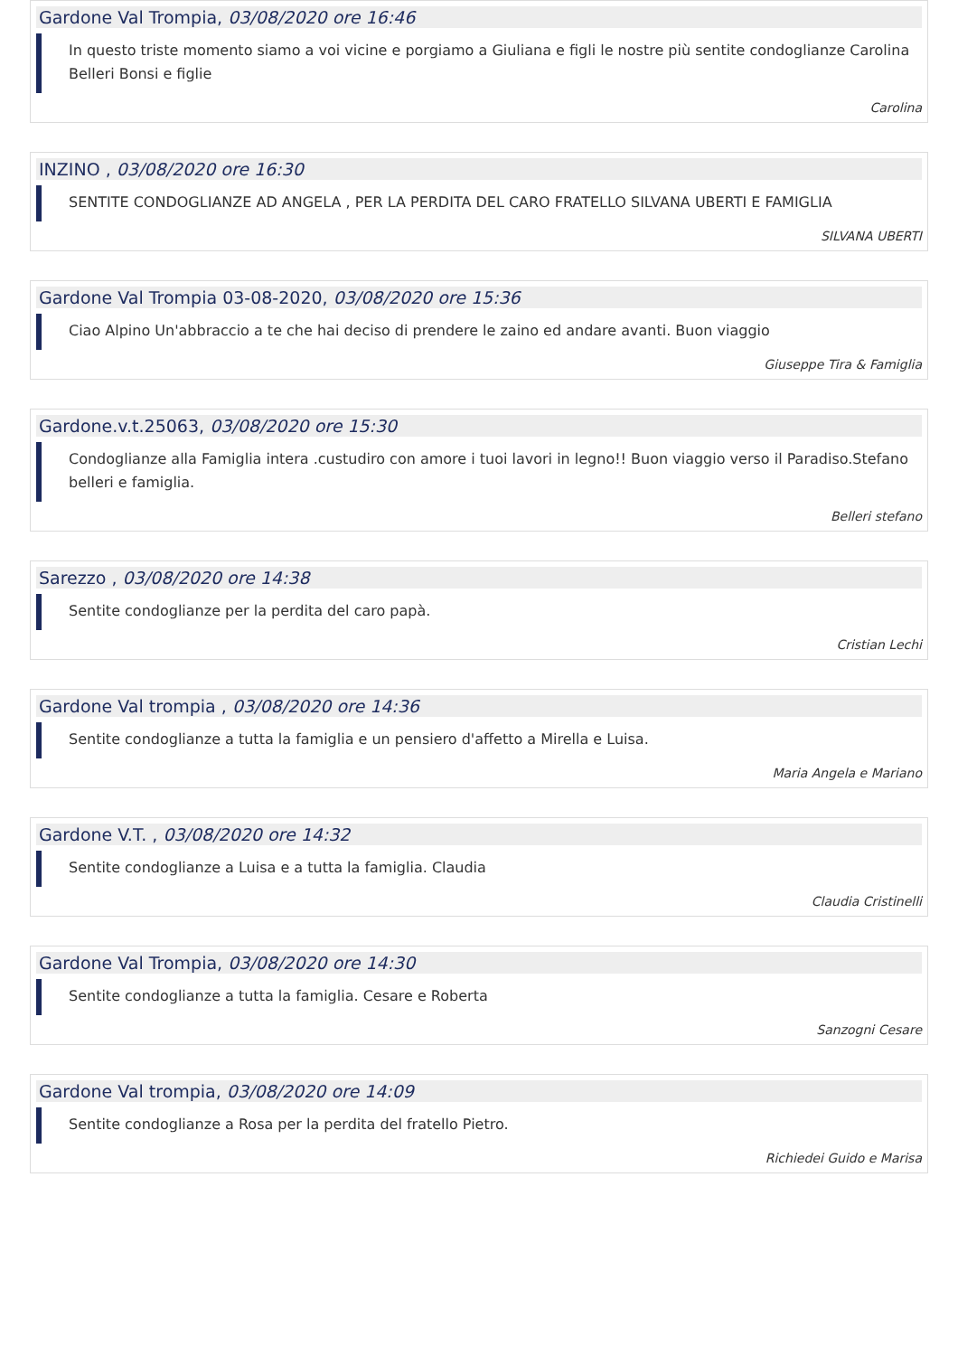Gardone Val Trompia, 03/08/2020 ore 16:46
In questo triste momento siamo a voi vicine e porgiamo a Giuliana e figli le nostre più sentite condoglianze Carolina Belleri Bonsi e figlie
Carolina
INZINO , 03/08/2020 ore 16:30
SENTITE CONDOGLIANZE AD ANGELA , PER LA PERDITA DEL CARO FRATELLO SILVANA UBERTI E FAMIGLIA
SILVANA UBERTI
Gardone Val Trompia 03-08-2020, 03/08/2020 ore 15:36
Ciao Alpino Un'abbraccio a te che hai deciso di prendere le zaino ed andare avanti. Buon viaggio
Giuseppe Tira & Famiglia
Gardone.v.t.25063, 03/08/2020 ore 15:30
Condoglianze alla Famiglia intera .custudiro con amore i tuoi lavori in legno!! Buon viaggio verso il Paradiso.Stefano belleri e famiglia.
Belleri stefano
Sarezzo , 03/08/2020 ore 14:38
Sentite condoglianze per la perdita del caro papà.
Cristian Lechi
Gardone Val trompia , 03/08/2020 ore 14:36
Sentite condoglianze a tutta la famiglia e un pensiero d'affetto a Mirella e Luisa.
Maria Angela e Mariano
Gardone V.T. , 03/08/2020 ore 14:32
Sentite condoglianze a Luisa e a tutta la famiglia. Claudia
Claudia Cristinelli
Gardone Val Trompia, 03/08/2020 ore 14:30
Sentite condoglianze a tutta la famiglia. Cesare e Roberta
Sanzogni Cesare
Gardone Val trompia, 03/08/2020 ore 14:09
Sentite condoglianze a Rosa per la perdita del fratello Pietro.
Richiedei Guido e Marisa